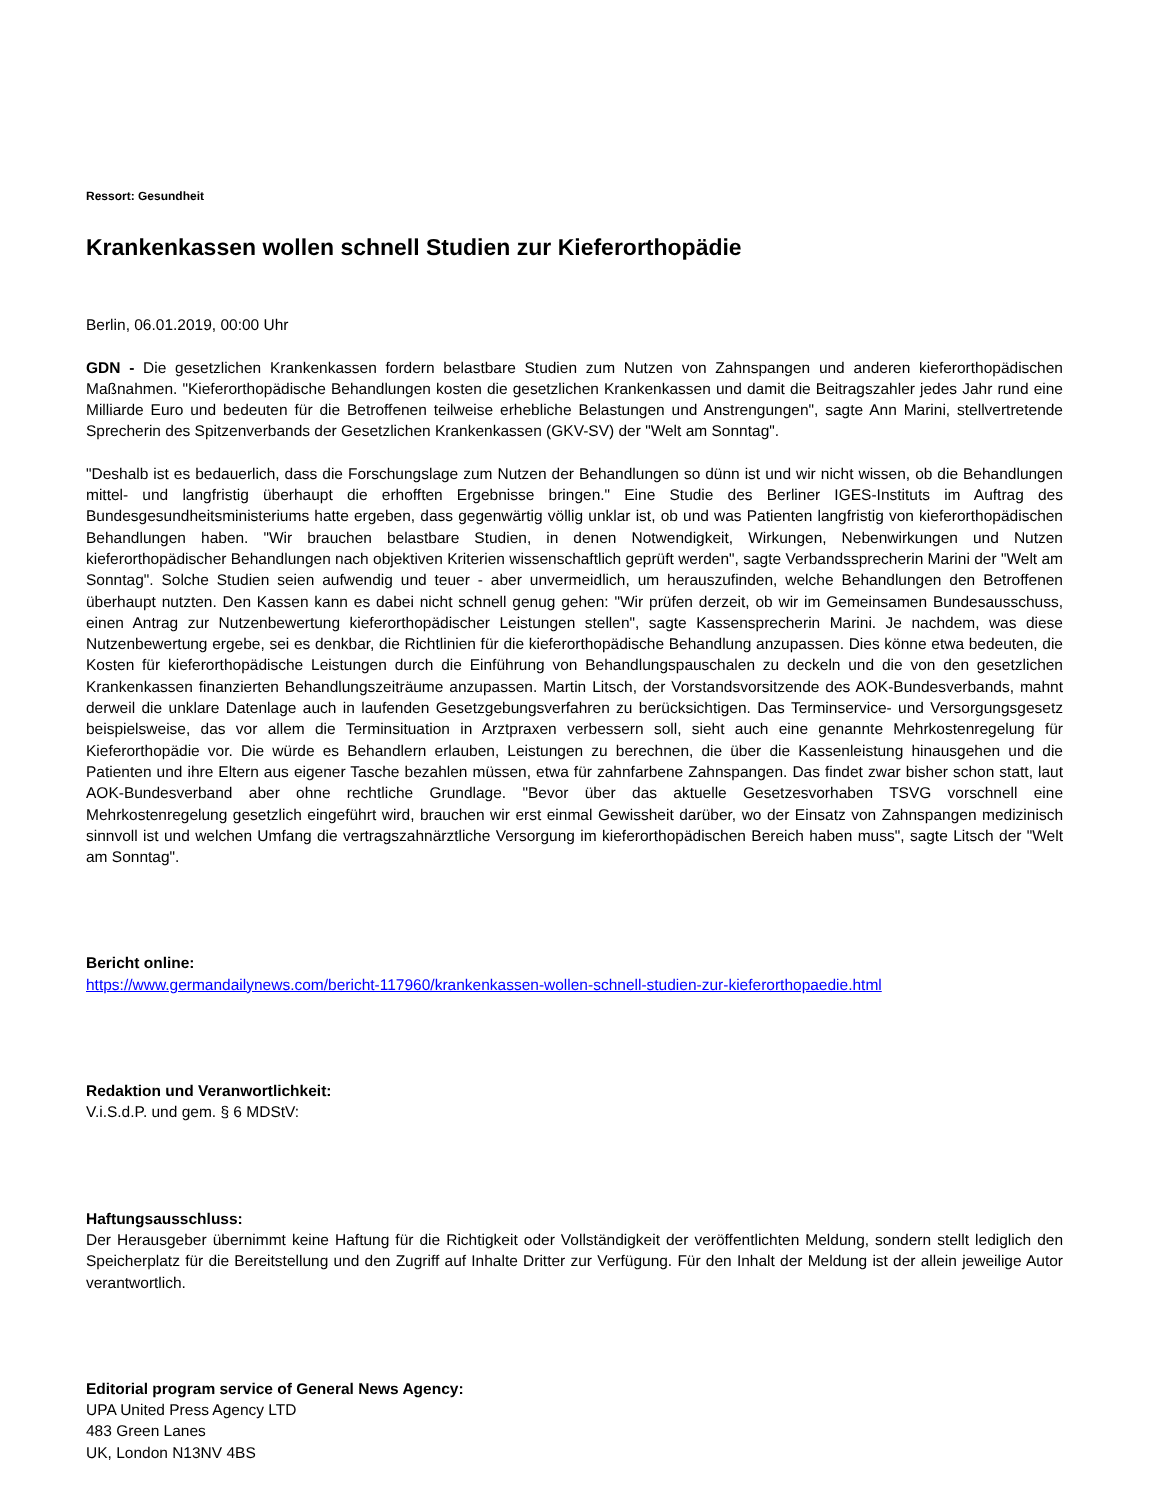Ressort: Gesundheit
Krankenkassen wollen schnell Studien zur Kieferorthopädie
Berlin, 06.01.2019, 00:00 Uhr
GDN - Die gesetzlichen Krankenkassen fordern belastbare Studien zum Nutzen von Zahnspangen und anderen kieferorthopädischen Maßnahmen. "Kieferorthopädische Behandlungen kosten die gesetzlichen Krankenkassen und damit die Beitragszahler jedes Jahr rund eine Milliarde Euro und bedeuten für die Betroffenen teilweise erhebliche Belastungen und Anstrengungen", sagte Ann Marini, stellvertretende Sprecherin des Spitzenverbands der Gesetzlichen Krankenkassen (GKV-SV) der "Welt am Sonntag".
"Deshalb ist es bedauerlich, dass die Forschungslage zum Nutzen der Behandlungen so dünn ist und wir nicht wissen, ob die Behandlungen mittel- und langfristig überhaupt die erhofften Ergebnisse bringen." Eine Studie des Berliner IGES-Instituts im Auftrag des Bundesgesundheitsministeriums hatte ergeben, dass gegenwärtig völlig unklar ist, ob und was Patienten langfristig von kieferorthopädischen Behandlungen haben. "Wir brauchen belastbare Studien, in denen Notwendigkeit, Wirkungen, Nebenwirkungen und Nutzen kieferorthopädischer Behandlungen nach objektiven Kriterien wissenschaftlich geprüft werden", sagte Verbandssprecherin Marini der "Welt am Sonntag". Solche Studien seien aufwendig und teuer - aber unvermeidlich, um herauszufinden, welche Behandlungen den Betroffenen überhaupt nutzten. Den Kassen kann es dabei nicht schnell genug gehen: "Wir prüfen derzeit, ob wir im Gemeinsamen Bundesausschuss, einen Antrag zur Nutzenbewertung kieferorthopädischer Leistungen stellen", sagte Kassensprecherin Marini. Je nachdem, was diese Nutzenbewertung ergebe, sei es denkbar, die Richtlinien für die kieferorthopädische Behandlung anzupassen. Dies könne etwa bedeuten, die Kosten für kieferorthopädische Leistungen durch die Einführung von Behandlungspauschalen zu deckeln und die von den gesetzlichen Krankenkassen finanzierten Behandlungszeiträume anzupassen. Martin Litsch, der Vorstandsvorsitzende des AOK-Bundesverbands, mahnt derweil die unklare Datenlage auch in laufenden Gesetzgebungsverfahren zu berücksichtigen. Das Terminservice- und Versorgungsgesetz beispielsweise, das vor allem die Terminsituation in Arztpraxen verbessern soll, sieht auch eine genannte Mehrkostenregelung für Kieferorthopädie vor. Die würde es Behandlern erlauben, Leistungen zu berechnen, die über die Kassenleistung hinausgehen und die Patienten und ihre Eltern aus eigener Tasche bezahlen müssen, etwa für zahnfarbene Zahnspangen. Das findet zwar bisher schon statt, laut AOK-Bundesverband aber ohne rechtliche Grundlage. "Bevor über das aktuelle Gesetzesvorhaben TSVG vorschnell eine Mehrkostenregelung gesetzlich eingeführt wird, brauchen wir erst einmal Gewissheit darüber, wo der Einsatz von Zahnspangen medizinisch sinnvoll ist und welchen Umfang die vertragszahnärztliche Versorgung im kieferorthopädischen Bereich haben muss", sagte Litsch der "Welt am Sonntag".
Bericht online:
https://www.germandailynews.com/bericht-117960/krankenkassen-wollen-schnell-studien-zur-kieferorthopaedie.html
Redaktion und Veranwortlichkeit:
V.i.S.d.P. und gem. § 6 MDStV:
Haftungsausschluss:
Der Herausgeber übernimmt keine Haftung für die Richtigkeit oder Vollständigkeit der veröffentlichten Meldung, sondern stellt lediglich den Speicherplatz für die Bereitstellung und den Zugriff auf Inhalte Dritter zur Verfügung. Für den Inhalt der Meldung ist der allein jeweilige Autor verantwortlich.
Editorial program service of General News Agency:
UPA United Press Agency LTD
483 Green Lanes
UK, London N13NV 4BS